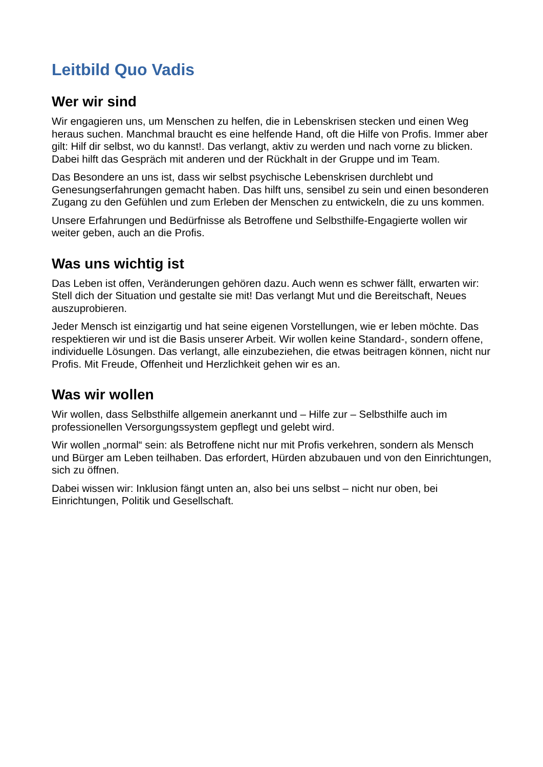Leitbild Quo Vadis
Wer wir sind
Wir engagieren uns, um Menschen zu helfen, die in Lebenskrisen stecken und einen Weg heraus suchen. Manchmal braucht es eine helfende Hand, oft die Hilfe von Profis. Immer aber gilt: Hilf dir selbst, wo du kannst!. Das verlangt, aktiv zu werden und nach vorne zu blicken. Dabei hilft das Gespräch mit anderen und der Rückhalt in der Gruppe und im Team.
Das Besondere an uns ist, dass wir selbst psychische Lebenskrisen durchlebt und Genesungserfahrungen gemacht haben. Das hilft uns, sensibel zu sein und einen besonderen Zugang zu den Gefühlen und zum Erleben der Menschen zu entwickeln, die zu uns kommen.
Unsere Erfahrungen und Bedürfnisse als Betroffene und Selbsthilfe-Engagierte wollen wir weiter geben, auch an die Profis.
Was uns wichtig ist
Das Leben ist offen, Veränderungen gehören dazu. Auch wenn es schwer fällt, erwarten wir: Stell dich der Situation und gestalte sie mit! Das verlangt Mut und die Bereitschaft, Neues auszuprobieren.
Jeder Mensch ist einzigartig und hat seine eigenen Vorstellungen, wie er leben möchte. Das respektieren wir und ist die Basis unserer Arbeit. Wir wollen keine Standard-, sondern offene, individuelle Lösungen. Das verlangt, alle einzubeziehen, die etwas beitragen können, nicht nur Profis. Mit Freude, Offenheit und Herzlichkeit gehen wir es an.
Was wir wollen
Wir wollen, dass Selbsthilfe allgemein anerkannt und – Hilfe zur – Selbsthilfe auch im professionellen Versorgungssystem gepflegt und gelebt wird.
Wir wollen „normal“ sein: als Betroffene nicht nur mit Profis verkehren, sondern als Mensch und Bürger am Leben teilhaben. Das erfordert, Hürden abzubauen und von den Einrichtungen, sich zu öffnen.
Dabei wissen wir: Inklusion fängt unten an, also bei uns selbst – nicht nur oben, bei Einrichtungen, Politik und Gesellschaft.